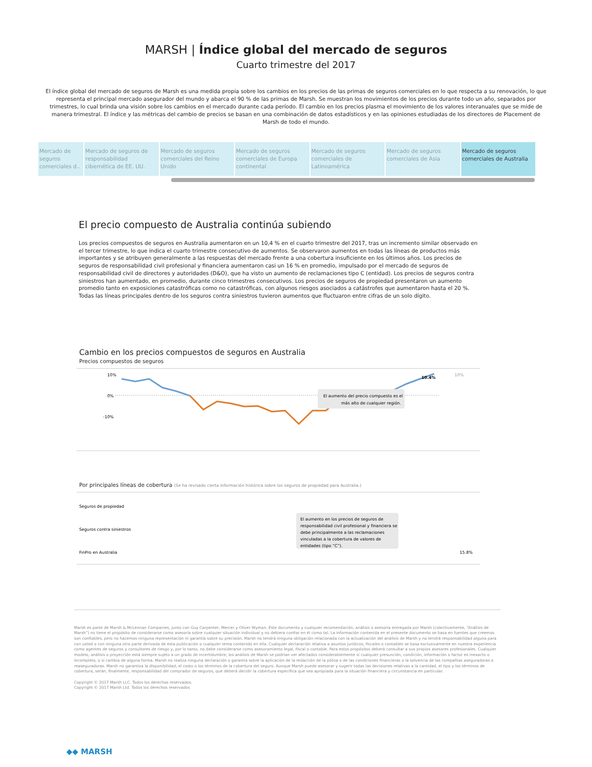MARSH | Índice global del mercado de seguros
Cuarto trimestre del 2017
El índice global del mercado de seguros de Marsh es una medida propia sobre los cambios en los precios de las primas de seguros comerciales en lo que respecta a su renovación, lo que representa el principal mercado asegurador del mundo y abarca el 90 % de las primas de Marsh. Se muestran los movimientos de los precios durante todo un año, separados por trimestres, lo cual brinda una visión sobre los cambios en el mercado durante cada período. El cambio en los precios plasma el movimiento de los valores interanuales que se mide de manera trimestral. El índice y las métricas del cambio de precios se basan en una combinación de datos estadísticos y en las opiniones estudiadas de los directores de Placement de Marsh de todo el mundo.
Mercado de seguros comerciales d..
Mercado de seguros de responsabilidad cibernética de EE. UU.
Mercado de seguros comerciales del Reino Unido
Mercado de seguros comerciales de Europa continental
Mercado de seguros comerciales de Latinoamérica
Mercado de seguros comerciales de Asia
Mercado de seguros comerciales de Australia
El precio compuesto de Australia continúa subiendo
Los precios compuestos de seguros en Australia aumentaron en un 10,4 % en el cuarto trimestre del 2017, tras un incremento similar observado en el tercer trimestre, lo que indica el cuarto trimestre consecutivo de aumentos. Se observaron aumentos en todas las líneas de productos más importantes y se atribuyen generalmente a las respuestas del mercado frente a una cobertura insuficiente en los últimos años. Los precios de seguros de responsabilidad civil profesional y financiera aumentaron casi un 16 % en promedio, impulsado por el mercado de seguros de responsabilidad civil de directores y autoridades (D&O), que ha visto un aumento de reclamaciones tipo C (entidad). Los precios de seguros contra siniestros han aumentado, en promedio, durante cinco trimestres consecutivos. Los precios de seguros de propiedad presentaron un aumento promedio tanto en exposiciones catastróficas como no catastróficas, con algunos riesgos asociados a catástrofes que aumentaron hasta el 20 %. Todas las líneas principales dentro de los seguros contra siniestros tuvieron aumentos que fluctuaron entre cifras de un solo dígito.
Cambio en los precios compuestos de seguros en Australia
Precios compuestos de seguros
10%
0%
-10%
El aumento del precio compuesto es el
más alto de cualquier región.
10.4%
10%
Por principales líneas de cobertura (Se ha revisado cierta información histórica sobre los seguros de propiedad para Australia.)
Seguros de propiedad
Seguros contra siniestros
FinPro en Australia
El aumento en los precios de seguros de
responsabilidad civil profesional y financiera se
debe principalmente a las reclamaciones
vinculadas a la cobertura de valores de
entidades (tipo “C”).
15.8%
Marsh es parte de Marsh & McLennan Companies, junto con Guy Carpenter, Mercer y Oliver Wyman. Este documento y cualquier recomendación, análisis o asesoría entregada por Marsh (colectivamente, “Análisis de Marsh”) no tiene el propósito de considerarse como asesoría sobre cualquier situación individual y no debiera confiar en él como tal. La información contenida en el presente documento se basa en fuentes que creemos son confiables, pero no hacemos ninguna representación ni garantía sobre su precisión. Marsh no tendrá ninguna obligación relacionada con la actualización del análisis de Marsh y no tendrá responsabilidad alguna para con usted o con ninguna otra parte derivada de esta publicación o cualquier tema contenido en ella. Cualquier declaración relativa a asuntos jurídicos, fiscales o contables se basa exclusivamente en nuestra experiencia como agentes de seguros y consultores de riesgo y, por lo tanto, no debe considerarse como asesoramiento legal, fiscal o contable. Para estos propósitos deberá consultar a sus propios asesores profesionales. Cualquier modelo, análisis o proyección está siempre sujeto a un grado de incertidumbre; los análisis de Marsh se podrían ver afectados considerablemente si cualquier presunción, condición, información o factor es inexacto o incompleto, o si cambia de alguna forma. Marsh no realiza ninguna declaración o garantía sobre la aplicación de la redacción de la póliza o de las condiciones financieras o la solvencia de las compañías aseguradoras o reaseguradoras. Marsh no garantiza la disponibilidad, el costo o los términos de la cobertura del seguro. Aunque Marsh puede asesorar y sugerir todas las decisiones relativas a la cantidad, el tipo y los términos de cobertura, serán, finalmente, responsabilidad del comprador de seguros, que deberá decidir la cobertura específica que sea apropiada para la situación financiera y circunstancia en particular.
Copyright © 2017 Marsh LLC. Todos los derechos reservados.
Copyright © 2017 Marsh Ltd. Todos los derechos reservados
◆◆ MARSH